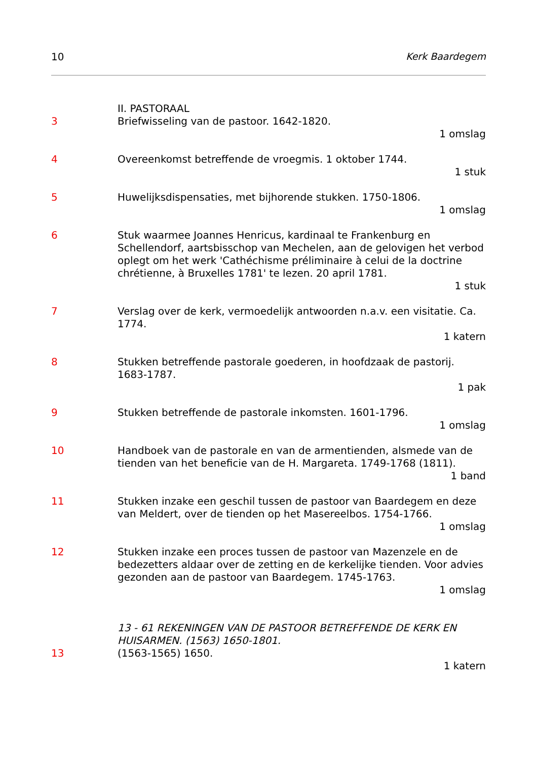10 Kerk Baardegem
II. PASTORAAL
3 Briefwisseling van de pastoor. 1642-1820.
1 omslag
4 Overeenkomst betreffende de vroegmis. 1 oktober 1744.
1 stuk
5 Huwelijksdispensaties, met bijhorende stukken. 1750-1806.
1 omslag
6 Stuk waarmee Joannes Henricus, kardinaal te Frankenburg en Schellendorf, aartsbisschop van Mechelen, aan de gelovigen het verbod oplegt om het werk 'Cathéchisme préliminaire à celui de la doctrine chrétienne, à Bruxelles 1781' te lezen. 20 april 1781.
1 stuk
7 Verslag over de kerk, vermoedelijk antwoorden n.a.v. een visitatie. Ca. 1774.
1 katern
8 Stukken betreffende pastorale goederen, in hoofdzaak de pastorij. 1683-1787.
1 pak
9 Stukken betreffende de pastorale inkomsten. 1601-1796.
1 omslag
10 Handboek van de pastorale en van de armentienden, alsmede van de tienden van het beneficie van de H. Margareta. 1749-1768 (1811).
1 band
11 Stukken inzake een geschil tussen de pastoor van Baardegem en deze van Meldert, over de tienden op het Masereelbos. 1754-1766.
1 omslag
12 Stukken inzake een proces tussen de pastoor van Mazenzele en de bedezetters aldaar over de zetting en de kerkelijke tienden. Voor advies gezonden aan de pastoor van Baardegem. 1745-1763.
1 omslag
13 - 61 REKENINGEN VAN DE PASTOOR BETREFFENDE DE KERK EN HUISARMEN. (1563) 1650-1801.
13 (1563-1565) 1650.
1 katern